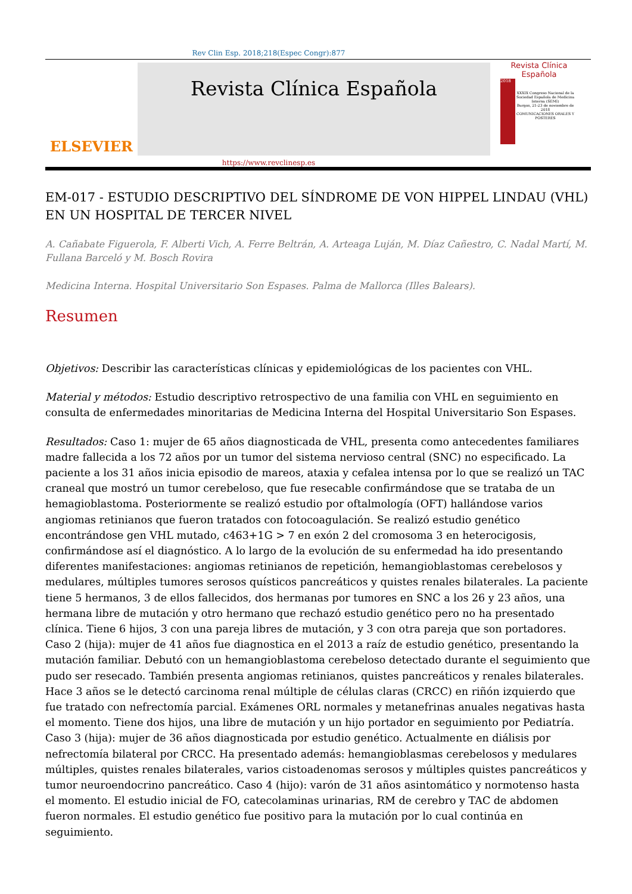Rev Clin Esp. 2018;218(Espec Congr):877
ELSEVIER
Revista Clínica Española
Revista Clínica
Española
2018
XXXIX Congreso Nacional de la Sociedad Española de Medicina Interna (SEMI)
Burgos, 21-23 de noviembre de 2018
COMUNICACIONES ORALES Y PÓSTERES
https://www.revclinesp.es
EM-017 - ESTUDIO DESCRIPTIVO DEL SÍNDROME DE VON HIPPEL LINDAU (VHL) EN UN HOSPITAL DE TERCER NIVEL
A. Cañabate Figuerola, F. Alberti Vich, A. Ferre Beltrán, A. Arteaga Luján, M. Díaz Cañestro, C. Nadal Martí, M. Fullana Barceló y M. Bosch Rovira
Medicina Interna. Hospital Universitario Son Espases. Palma de Mallorca (Illes Balears).
Resumen
Objetivos: Describir las características clínicas y epidemiológicas de los pacientes con VHL.
Material y métodos: Estudio descriptivo retrospectivo de una familia con VHL en seguimiento en consulta de enfermedades minoritarias de Medicina Interna del Hospital Universitario Son Espases.
Resultados: Caso 1: mujer de 65 años diagnosticada de VHL, presenta como antecedentes familiares madre fallecida a los 72 años por un tumor del sistema nervioso central (SNC) no especificado. La paciente a los 31 años inicia episodio de mareos, ataxia y cefalea intensa por lo que se realizó un TAC craneal que mostró un tumor cerebeloso, que fue resecable confirmándose que se trataba de un hemagioblastoma. Posteriormente se realizó estudio por oftalmología (OFT) hallándose varios angiomas retinianos que fueron tratados con fotocoagulación. Se realizó estudio genético encontrándose gen VHL mutado, c463+1G > 7 en exón 2 del cromosoma 3 en heterocigosis, confirmándose así el diagnóstico. A lo largo de la evolución de su enfermedad ha ido presentando diferentes manifestaciones: angiomas retinianos de repetición, hemangioblastomas cerebelosos y medulares, múltiples tumores serosos quísticos pancreáticos y quistes renales bilaterales. La paciente tiene 5 hermanos, 3 de ellos fallecidos, dos hermanas por tumores en SNC a los 26 y 23 años, una hermana libre de mutación y otro hermano que rechazó estudio genético pero no ha presentado clínica. Tiene 6 hijos, 3 con una pareja libres de mutación, y 3 con otra pareja que son portadores. Caso 2 (hija): mujer de 41 años fue diagnostica en el 2013 a raíz de estudio genético, presentando la mutación familiar. Debutó con un hemangioblastoma cerebeloso detectado durante el seguimiento que pudo ser resecado. También presenta angiomas retinianos, quistes pancreáticos y renales bilaterales. Hace 3 años se le detectó carcinoma renal múltiple de células claras (CRCC) en riñón izquierdo que fue tratado con nefrectomía parcial. Exámenes ORL normales y metanefrinas anuales negativas hasta el momento. Tiene dos hijos, una libre de mutación y un hijo portador en seguimiento por Pediatría. Caso 3 (hija): mujer de 36 años diagnosticada por estudio genético. Actualmente en diálisis por nefrectomía bilateral por CRCC. Ha presentado además: hemangioblasmas cerebelosos y medulares múltiples, quistes renales bilaterales, varios cistoadenomas serosos y múltiples quistes pancreáticos y tumor neuroendocrino pancreático. Caso 4 (hijo): varón de 31 años asintomático y normotenso hasta el momento. El estudio inicial de FO, catecolaminas urinarias, RM de cerebro y TAC de abdomen fueron normales. El estudio genético fue positivo para la mutación por lo cual continúa en seguimiento.